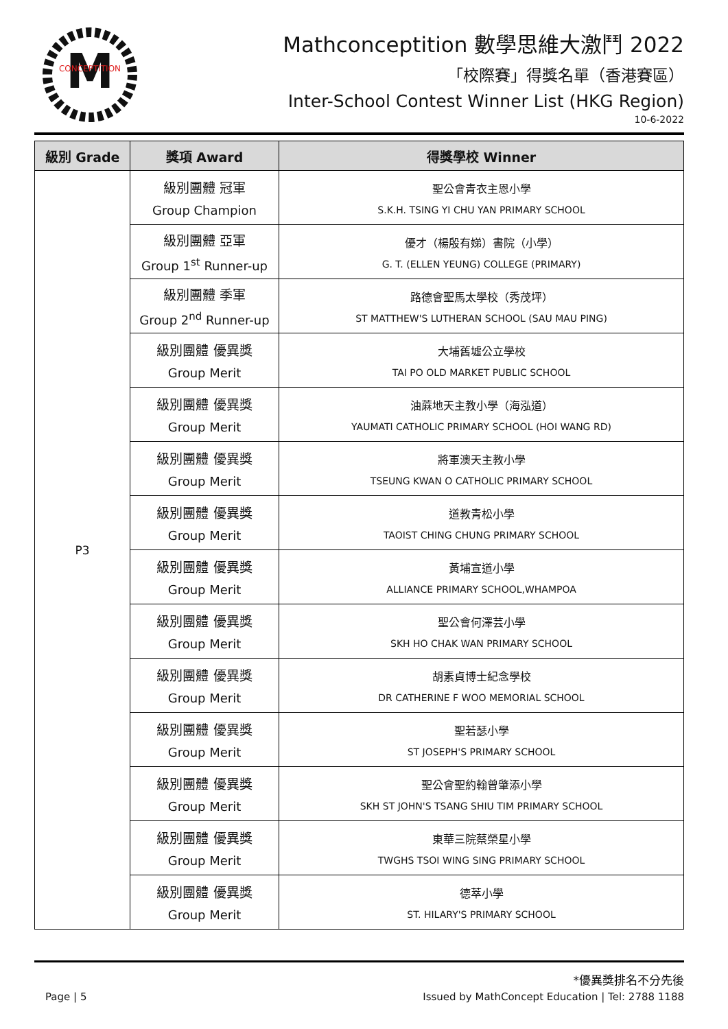M
CONCEPTITION
Mathconceptition 數學思維大激鬥 2022
「校際賽」得獎名單（香港賽區）
Inter-School Contest Winner List (HKG Region)
10-6-2022
| 級別 Grade | 獎項 Award | 得獎學校 Winner |
| --- | --- | --- |
| P3 | 級別團體 冠軍 Group Champion | 聖公會青衣主恩小學 S.K.H. TSING YI CHU YAN PRIMARY SCHOOL |
| | 級別團體 亞軍 Group 1<sup>st</sup> Runner-up | 優才（楊殷有娣）書院（小學） G. T. (ELLEN YEUNG) COLLEGE (PRIMARY) |
| | 級別團體 季軍 Group 2<sup>nd</sup> Runner-up | 路德會聖馬太學校（秀茂坪） ST MATTHEW'S LUTHERAN SCHOOL (SAU MAU PING) |
| | 級別團體 優異獎 Group Merit | 大埔舊墟公立學校 TAI PO OLD MARKET PUBLIC SCHOOL |
| | 級別團體 優異獎 Group Merit | 油蔴地天主教小學（海泓道） YAUMATI CATHOLIC PRIMARY SCHOOL (HOI WANG RD) |
| | 級別團體 優異獎 Group Merit | 將軍澳天主教小學 TSEUNG KWAN O CATHOLIC PRIMARY SCHOOL |
| | 級別團體 優異獎 Group Merit | 道教青松小學 TAOIST CHING CHUNG PRIMARY SCHOOL |
| | 級別團體 優異獎 Group Merit | 黃埔宣道小學 ALLIANCE PRIMARY SCHOOL,WHAMPOA |
| | 級別團體 優異獎 Group Merit | 聖公會何澤芸小學 SKH HO CHAK WAN PRIMARY SCHOOL |
| | 級別團體 優異獎 Group Merit | 胡素貞博士紀念學校 DR CATHERINE F WOO MEMORIAL SCHOOL |
| | 級別團體 優異獎 Group Merit | 聖若瑟小學 ST JOSEPH'S PRIMARY SCHOOL |
| | 級別團體 優異獎 Group Merit | 聖公會聖約翰曾肇添小學 SKH ST JOHN'S TSANG SHIU TIM PRIMARY SCHOOL |
| | 級別團體 優異獎 Group Merit | 東華三院蔡榮星小學 TWGHS TSOI WING SING PRIMARY SCHOOL |
| | 級別團體 優異獎 Group Merit | 德萃小學 ST. HILARY'S PRIMARY SCHOOL |
*優異獎排名不分先後
Page | 5 Issued by MathConcept Education | Tel: 2788 1188